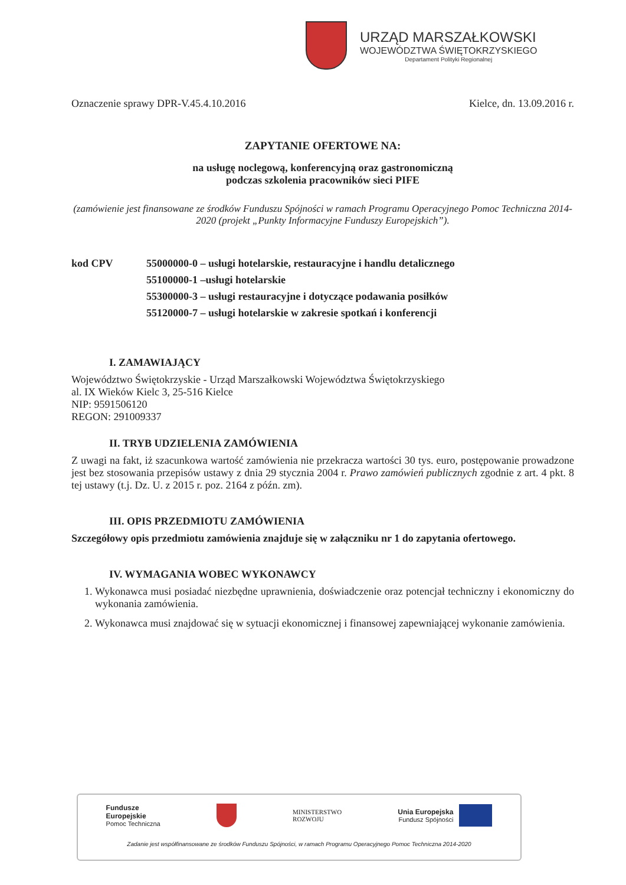URZĄD MARSZAŁKOWSKI
WOJEWÓDZTWA ŚWIĘTOKRZYSKIEGO
Departament Polityki Regionalnej
Oznaczenie sprawy DPR-V.45.4.10.2016 Kielce, dn. 13.09.2016 r.
ZAPYTANIE OFERTOWE NA:
na usługę noclegową, konferencyjną oraz gastronomiczną
podczas szkolenia pracowników sieci PIFE
(zamówienie jest finansowane ze środków Funduszu Spójności w ramach Programu Operacyjnego Pomoc Techniczna 2014-2020 (projekt „Punkty Informacyjne Funduszy Europejskich”).
kod CPV 55000000-0 – usługi hotelarskie, restauracyjne i handlu detalicznego
55100000-1 –usługi hotelarskie
55300000-3 – usługi restauracyjne i dotyczące podawania posiłków
55120000-7 – usługi hotelarskie w zakresie spotkań i konferencji
I. ZAMAWIAJĄCY
Województwo Świętokrzyskie - Urząd Marszałkowski Województwa Świętokrzyskiego
al. IX Wieków Kielc 3, 25-516 Kielce
NIP: 9591506120
REGON: 291009337
II. TRYB UDZIELENIA ZAMÓWIENIA
Z uwagi na fakt, iż szacunkowa wartość zamówienia nie przekracza wartości 30 tys. euro, postępowanie prowadzone jest bez stosowania przepisów ustawy z dnia 29 stycznia 2004 r. Prawo zamówień publicznych zgodnie z art. 4 pkt. 8 tej ustawy (t.j. Dz. U. z 2015 r. poz. 2164 z późn. zm).
III. OPIS PRZEDMIOTU ZAMÓWIENIA
Szczegółowy opis przedmiotu zamówienia znajduje się w załączniku nr 1 do zapytania ofertowego.
IV. WYMAGANIA WOBEC WYKONAWCY
1. Wykonawca musi posiadać niezbędne uprawnienia, doświadczenie oraz potencjał techniczny i ekonomiczny do wykonania zamówienia.
2. Wykonawca musi znajdować się w sytuacji ekonomicznej i finansowej zapewniającej wykonanie zamówienia.
Fundusze
Europejskie
Pomoc Techniczna
MINISTERSTWO
ROZWOJU
Unia Europejska
Fundusz Spójności
Zadanie jest współfinansowane ze środków Funduszu Spójności, w ramach Programu Operacyjnego Pomoc Techniczna 2014-2020